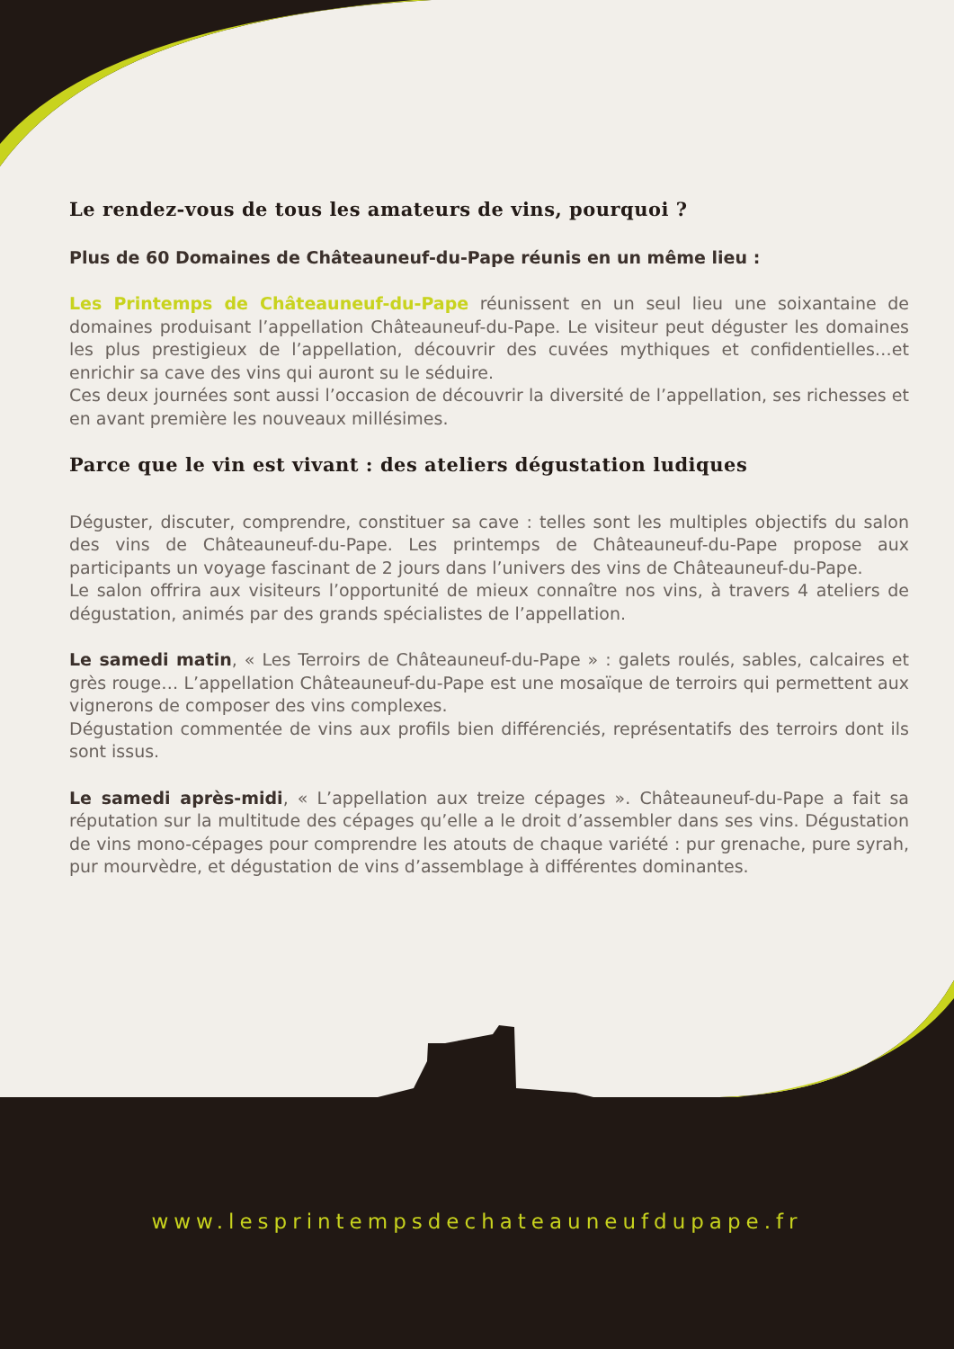Le rendez-vous de tous les amateurs de vins, pourquoi ?
Plus de 60 Domaines de Châteauneuf-du-Pape réunis en un même lieu :
Les Printemps de Châteauneuf-du-Pape réunissent en un seul lieu une soixantaine de domaines produisant l’appellation Châteauneuf-du-Pape. Le visiteur peut déguster les domaines les plus prestigieux de l’appellation, découvrir des cuvées mythiques et confidentielles…et enrichir sa cave des vins qui auront su le séduire.
Ces deux journées sont aussi l’occasion de découvrir la diversité de l’appellation, ses richesses et en avant première les nouveaux millésimes.
Parce que le vin est vivant : des ateliers dégustation ludiques
Déguster, discuter, comprendre, constituer sa cave : telles sont les multiples objectifs du salon des vins de Châteauneuf-du-Pape. Les printemps de Châteauneuf-du-Pape propose aux participants un voyage fascinant de 2 jours dans l’univers des vins de Châteauneuf-du-Pape.
Le salon offrira aux visiteurs l’opportunité de mieux connaître nos vins, à travers 4 ateliers de dégustation, animés par des grands spécialistes de l’appellation.
Le samedi matin, « Les Terroirs de Châteauneuf-du-Pape » : galets roulés, sables, calcaires et grès rouge… L’appellation Châteauneuf-du-Pape est une mosaïque de terroirs qui permettent aux vignerons de composer des vins complexes.
Dégustation commentée de vins aux profils bien différenciés, représentatifs des terroirs dont ils sont issus.
Le samedi après-midi, « L’appellation aux treize cépages ». Châteauneuf-du-Pape a fait sa réputation sur la multitude des cépages qu’elle a le droit d’assembler dans ses vins. Dégustation de vins mono-cépages pour comprendre les atouts de chaque variété : pur grenache, pure syrah, pur mourvèdre, et dégustation de vins d’assemblage à différentes dominantes.
www.lesprintempsdechateauneufdupape.fr